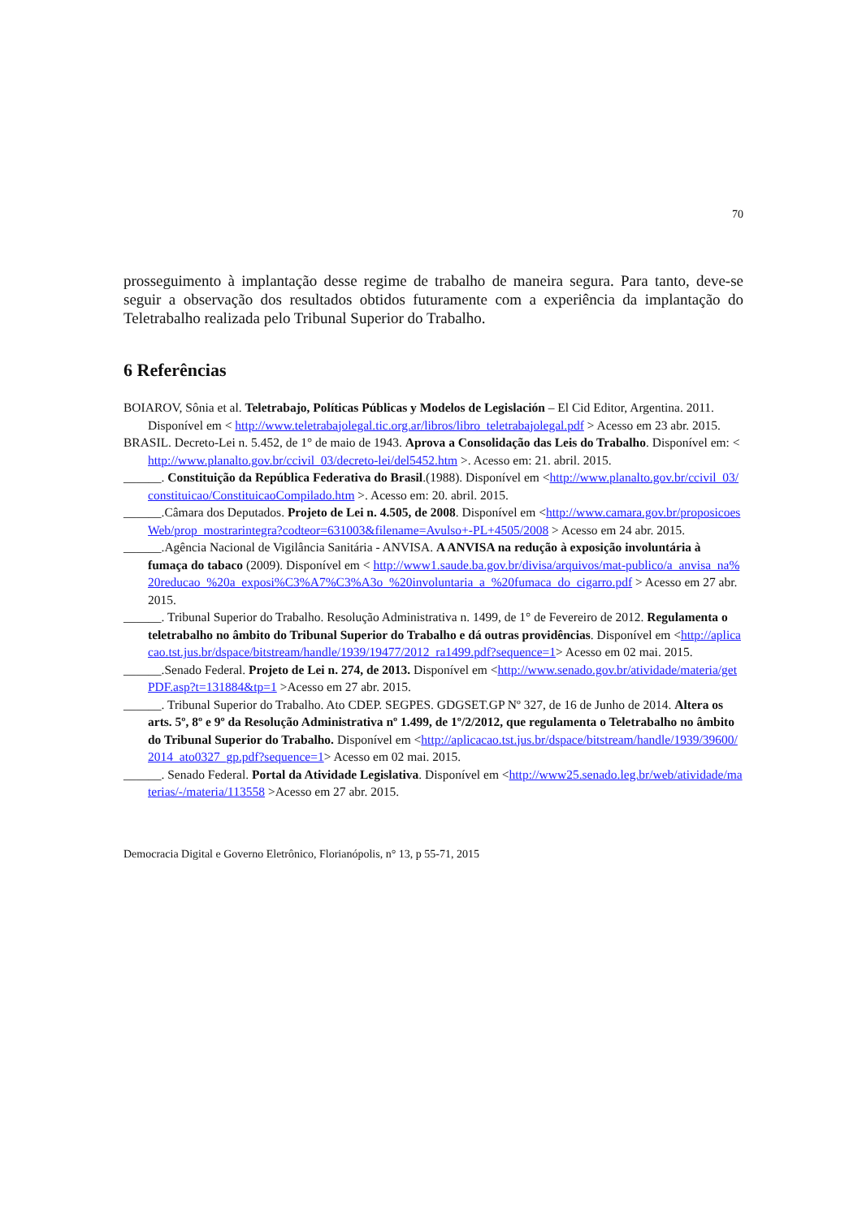70
prosseguimento à implantação desse regime de trabalho de maneira segura. Para tanto, deve-se seguir a observação dos resultados obtidos futuramente com a experiência da implantação do Teletrabalho realizada pelo Tribunal Superior do Trabalho.
6 Referências
BOIAROV, Sônia et al. Teletrabajo, Políticas Públicas y Modelos de Legislación – El Cid Editor, Argentina. 2011. Disponível em < http://www.teletrabajolegal.tic.org.ar/libros/libro_teletrabajolegal.pdf > Acesso em 23 abr. 2015.
BRASIL. Decreto-Lei n. 5.452, de 1° de maio de 1943. Aprova a Consolidação das Leis do Trabalho. Disponível em: < http://www.planalto.gov.br/ccivil_03/decreto-lei/del5452.htm >. Acesso em: 21. abril. 2015.
______. Constituição da República Federativa do Brasil.(1988). Disponível em <http://www.planalto.gov.br/ccivil_03/constituicao/ConstituicaoCompilado.htm >. Acesso em: 20. abril. 2015.
______.Câmara dos Deputados. Projeto de Lei n. 4.505, de 2008. Disponível em <http://www.camara.gov.br/proposicoesWeb/prop_mostrarintegra?codteor=631003&filename=Avulso+-PL+4505/2008 > Acesso em 24 abr. 2015.
______.Agência Nacional de Vigilância Sanitária - ANVISA. A ANVISA na redução à exposição involuntária à fumaça do tabaco (2009). Disponível em < http://www1.saude.ba.gov.br/divisa/arquivos/mat-publico/a_anvisa_na%20reducao_%20a_exposi%C3%A7%C3%A3o_%20involuntaria_a_%20fumaca_do_cigarro.pdf > Acesso em 27 abr. 2015.
______. Tribunal Superior do Trabalho. Resolução Administrativa n. 1499, de 1° de Fevereiro de 2012. Regulamenta o teletrabalho no âmbito do Tribunal Superior do Trabalho e dá outras providências. Disponível em <http://aplicacao.tst.jus.br/dspace/bitstream/handle/1939/19477/2012_ra1499.pdf?sequence=1> Acesso em 02 mai. 2015.
______.Senado Federal. Projeto de Lei n. 274, de 2013. Disponível em <http://www.senado.gov.br/atividade/materia/getPDF.asp?t=131884&tp=1 >Acesso em 27 abr. 2015.
______. Tribunal Superior do Trabalho. Ato CDEP. SEGPES. GDGSET.GP Nº 327, de 16 de Junho de 2014. Altera os arts. 5º, 8º e 9º da Resolução Administrativa nº 1.499, de 1º/2/2012, que regulamenta o Teletrabalho no âmbito do Tribunal Superior do Trabalho. Disponível em <http://aplicacao.tst.jus.br/dspace/bitstream/handle/1939/39600/2014_ato0327_gp.pdf?sequence=1> Acesso em 02 mai. 2015.
______. Senado Federal. Portal da Atividade Legislativa. Disponível em <http://www25.senado.leg.br/web/atividade/materias/-/materia/113558 >Acesso em 27 abr. 2015.
Democracia Digital e Governo Eletrônico, Florianópolis, n° 13, p 55-71, 2015